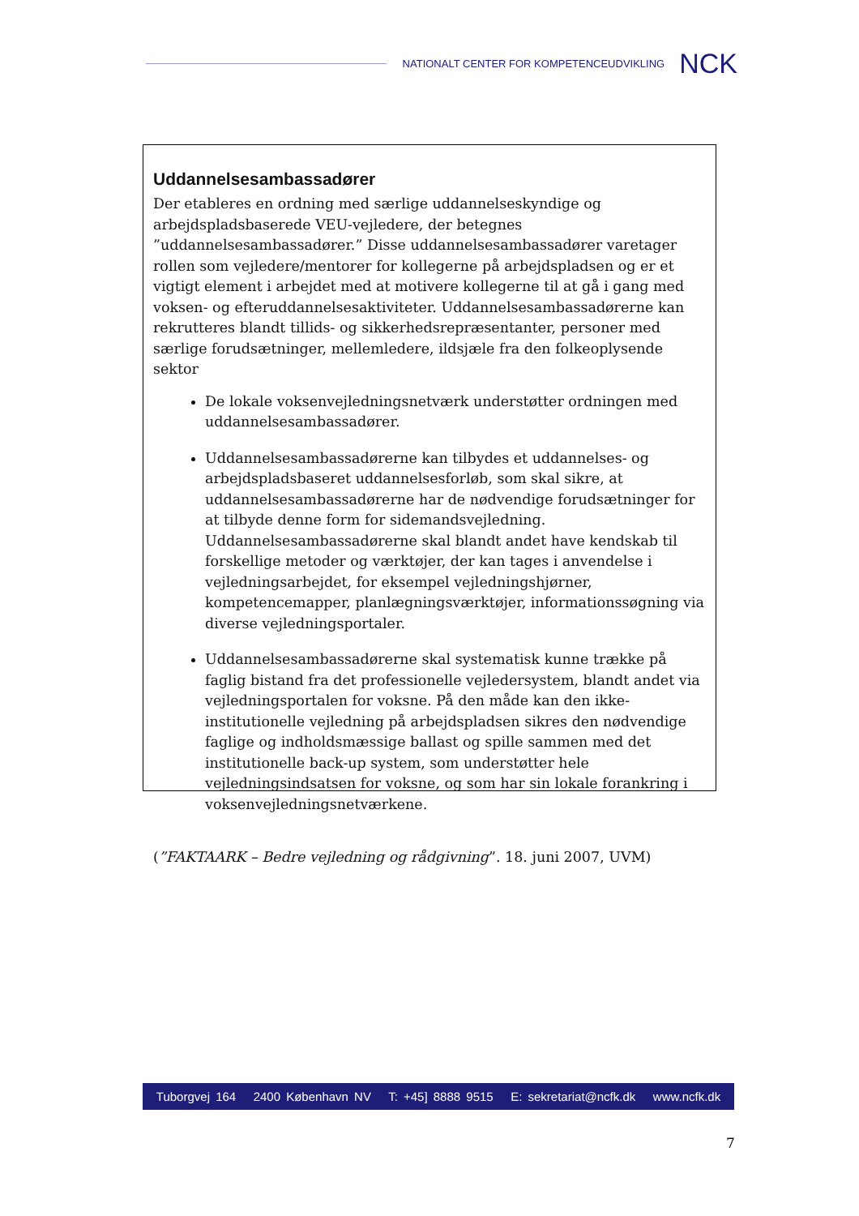NATIONALT CENTER FOR KOMPETENCEUDVIKLING NCK
Uddannelsesambassadører
Der etableres en ordning med særlige uddannelseskyndige og arbejdspladsbaserede VEU-vejledere, der betegnes ”uddannelsesambassadører.” Disse uddannelsesambassadører varetager rollen som vejledere/mentorer for kollegerne på arbejdspladsen og er et vigtigt element i arbejdet med at motivere kollegerne til at gå i gang med voksen- og efteruddannelsesaktiviteter. Uddannelsesambassadørerne kan rekrutteres blandt tillids- og sikkerhedsrepræsentanter, personer med særlige forudsætninger, mellemledere, ildsjæle fra den folkeoplysende sektor
De lokale voksenvejledningsnetværk understøtter ordningen med uddannelsesambassadører.
Uddannelsesambassadørerne kan tilbydes et uddannelses- og arbejdspladsbaseret uddannelsesforløb, som skal sikre, at uddannelsesambassadørerne har de nødvendige forudsætninger for at tilbyde denne form for sidemandsvejledning. Uddannelsesambassadørerne skal blandt andet have kendskab til forskellige metoder og værktøjer, der kan tages i anvendelse i vejledningsarbejdet, for eksempel vejledningshjørner, kompetencemapper, planlægningsværktøjer, informationssøgning via diverse vejledningsportaler.
Uddannelsesambassadørerne skal systematisk kunne trække på faglig bistand fra det professionelle vejledersystem, blandt andet via vejledningsportalen for voksne. På den måde kan den ikke-institutionelle vejledning på arbejdspladsen sikres den nødvendige faglige og indholdsmæssige ballast og spille sammen med det institutionelle back-up system, som understøtter hele vejledningsindsatsen for voksne, og som har sin lokale forankring i voksenvejledningsnetværkene.
(”FAKTAARK – Bedre vejledning og rådgivning”. 18. juni 2007, UVM)
Tuborgvej 164 2400 København NV T: +45] 8888 9515 E: sekretariat@ncfk.dk www.ncfk.dk
7